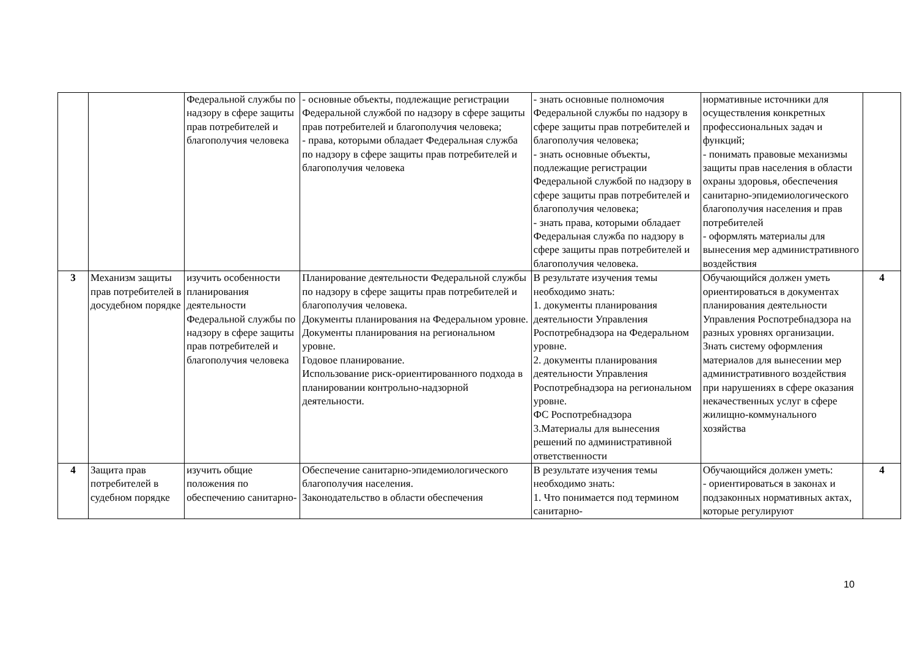| | | Федеральной службы по надзору в сфере защиты прав потребителей и благополучия человека | - основные объекты, подлежащие регистрации Федеральной службой по надзору в сфере защиты прав потребителей и благополучия человека; - права, которыми обладает Федеральная служба по надзору в сфере защиты прав потребителей и благополучия человека | - знать основные полномочия Федеральной службы по надзору в сфере защиты прав потребителей и благополучия человека; - знать основные объекты, подлежащие регистрации Федеральной службой по надзору в сфере защиты прав потребителей и благополучия человека; - знать права, которыми обладает Федеральная служба по надзору в сфере защиты прав потребителей и благополучия человека. | нормативные источники для осуществления конкретных профессиональных задач и функций; - понимать правовые механизмы защиты прав населения в области охраны здоровья, обеспечения санитарно-эпидемиологического благополучия населения и прав потребителей - оформлять материалы для вынесения мер административного воздействия | |
| 3 | Механизм защиты прав потребителей в досудебном порядке | изучить особенности планирования деятельности Федеральной службы по надзору в сфере защиты прав потребителей и благополучия человека | Планирование деятельности Федеральной службы по надзору в сфере защиты прав потребителей и благополучия человека. Документы планирования на Федеральном уровне. Документы планирования на региональном уровне. Годовое планирование. Использование риск-ориентированного подхода в планировании контрольно-надзорной деятельности. | В результате изучения темы необходимо знать: 1. документы планирования деятельности Управления Роспотребнадзора на Федеральном уровне. 2. документы планирования деятельности Управления Роспотребнадзора на региональном уровне. ФС Роспотребнадзора 3.Материалы для вынесения решений по административной ответственности | Обучающийся должен уметь ориентироваться в документах планирования деятельности Управления Роспотребнадзора на разных уровнях организации. Знать систему оформления материалов для вынесении мер административного воздействия при нарушениях в сфере оказания некачественных услуг в сфере жилищно-коммунального хозяйства | 4 |
| 4 | Защита прав потребителей в судебном порядке | изучить общие положения по обеспечению санитарно- | Обеспечение санитарно-эпидемиологического благополучия населения. Законодательство в области обеспечения | В результате изучения темы необходимо знать: 1. Что понимается под термином санитарно- | Обучающийся должен уметь: - ориентироваться в законах и подзаконных нормативных актах, которые регулируют | 4 |
10